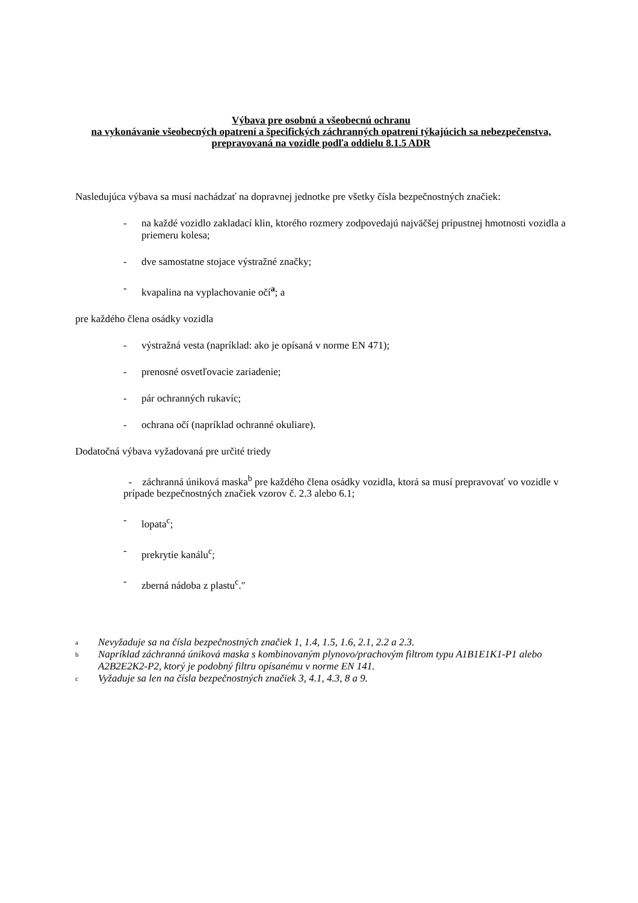Výbava pre osobnú a všeobecnú ochranu
na vykonávanie všeobecných opatrení a špecifických záchranných opatrení týkajúcich sa nebezpečenstva, prepravovaná na vozidle podľa oddielu 8.1.5 ADR
Nasledujúca výbava sa musí nachádzať na dopravnej jednotke pre všetky čísla bezpečnostných značiek:
- na každé vozidlo zakladací klin, ktorého rozmery zodpovedajú najväčšej prípustnej hmotnosti vozidla a priemeru kolesa;
- dve samostatne stojace výstražné značky;
- kvapalina na vyplachovanie očí<sup>a</sup>; a
pre každého člena osádky vozidla
- výstražná vesta (napríklad: ako je opísaná v norme EN 471);
- prenosné osvetľovacie zariadenie;
- pár ochranných rukavíc;
- ochrana očí (napríklad ochranné okuliare).
Dodatočná výbava vyžadovaná pre určité triedy
- záchranná úniková maska<sup>b</sup> pre každého člena osádky vozidla, ktorá sa musí prepravovať vo vozidle v prípade bezpečnostných značiek vzorov č. 2.3 alebo 6.1;
- lopata<sup>c</sup>;
- prekrytie kanálu<sup>c</sup>;
- zberná nádoba z plastu<sup>c</sup>."
<sup>a</sup> Nevyžaduje sa na čísla bezpečnostných značiek 1, 1.4, 1.5, 1.6, 2.1, 2.2 a 2.3.
<sup>b</sup> Napríklad záchranná úniková maska s kombinovaným plynovo/prachovým filtrom typu A1B1E1K1-P1 alebo A2B2E2K2-P2, ktorý je podobný filtru opísanému v norme EN 141.
<sup>c</sup> Vyžaduje sa len na čísla bezpečnostných značiek 3, 4.1, 4.3, 8 a 9.